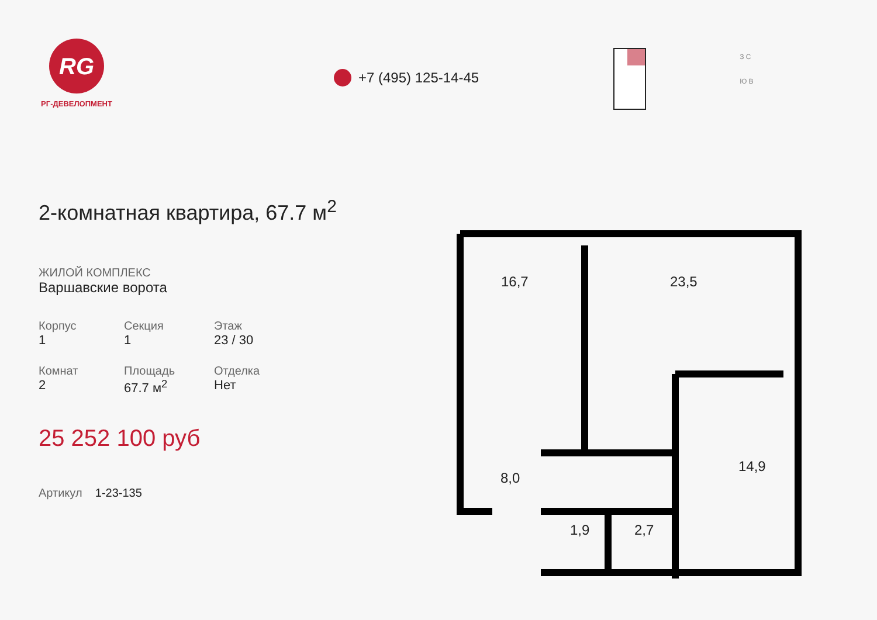RG
РГ-ДЕВЕЛОПМЕНТ
+7 (495) 125-14-45
З С
Ю В
2-комнатная квартира, 67.7 м<sup>2</sup>
ЖИЛОЙ КОМПЛЕКС
Варшавские ворота
Корпус
1
Секция
1
Этаж
23 / 30
Комнат
2
Площадь
67.7 м<sup>2</sup>
Отделка
Нет
25 252 100 руб
Артикул 1-23-135
16,7
23,5
14,9
8,0
1,9
2,7